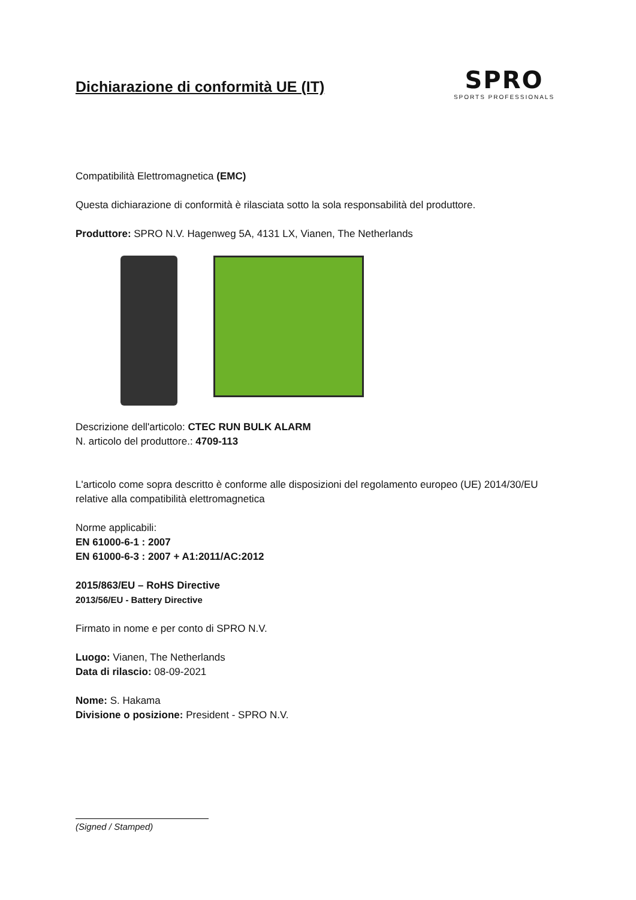Dichiarazione di conformità UE (IT)
SPRO
SPORTS PROFESSIONALS
Compatibilità Elettromagnetica (EMC)
Questa dichiarazione di conformità è rilasciata sotto la sola responsabilità del produttore.
Produttore: SPRO N.V. Hagenweg 5A, 4131 LX, Vianen, The Netherlands
Descrizione dell'articolo: CTEC RUN BULK ALARM
N. articolo del produttore.: 4709-113
L'articolo come sopra descritto è conforme alle disposizioni del regolamento europeo (UE) 2014/30/EU relative alla compatibilità elettromagnetica
Norme applicabili:
EN 61000-6-1 : 2007
EN 61000-6-3 : 2007 + A1:2011/AC:2012
2015/863/EU – RoHS Directive
2013/56/EU - Battery Directive
Firmato in nome e per conto di SPRO N.V.
Luogo: Vianen, The Netherlands
Data di rilascio: 08-09-2021
Nome: S. Hakama
Divisione o posizione: President - SPRO N.V.
(Signed / Stamped)